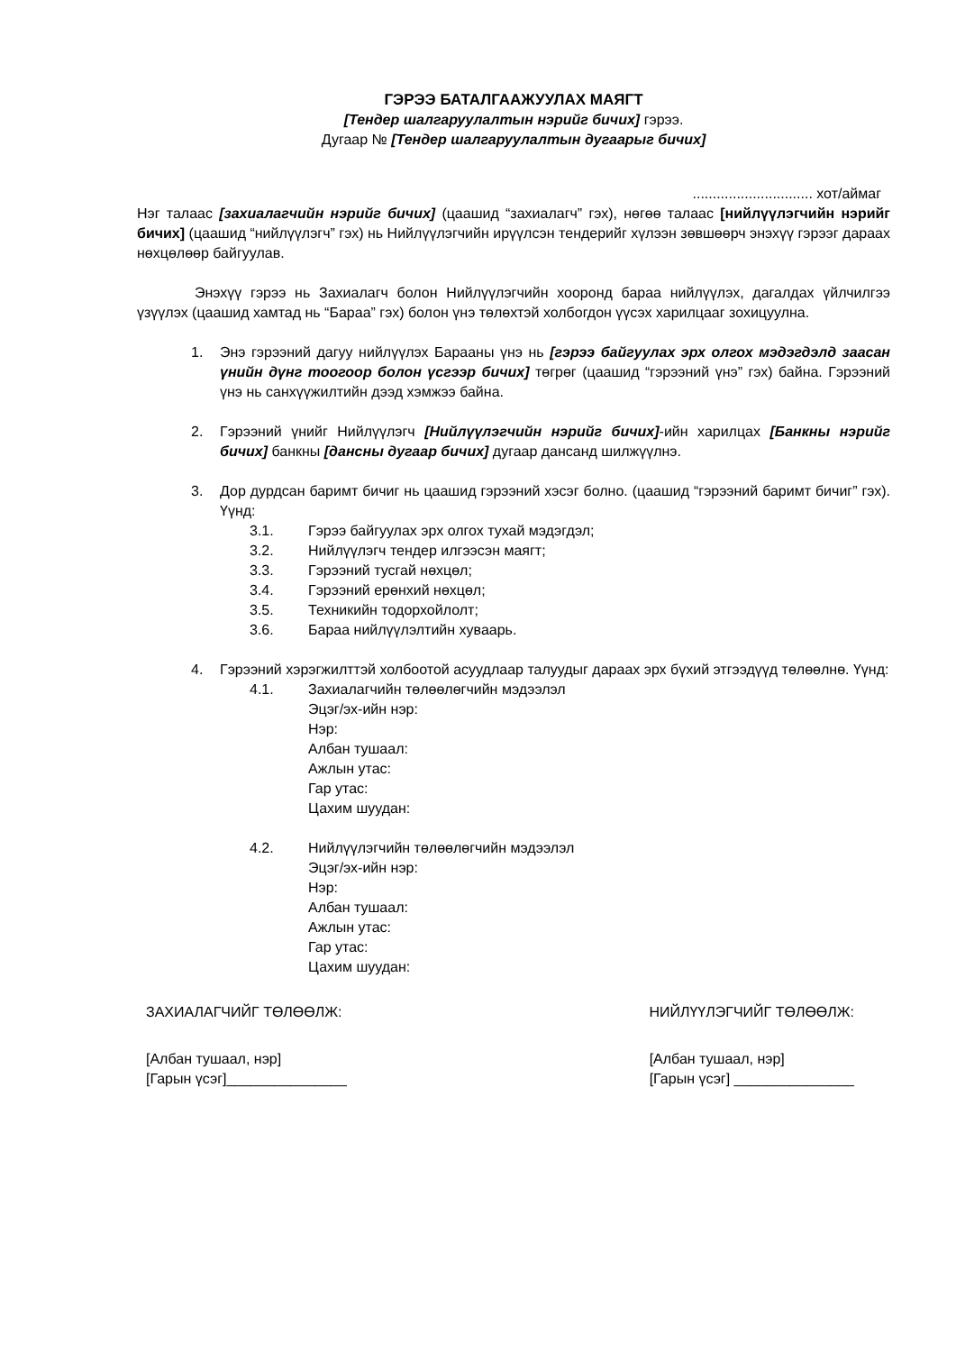ГЭРЭЭ БАТАЛГААЖУУЛАХ МАЯГТ
[Тендер шалгаруулалтын нэрийг бичих] гэрээ.
Дугаар № [Тендер шалгаруулалтын дугаарыг бичих]
.............................. хот/аймаг
Нэг талаас [захиалагчийн нэрийг бичих] (цаашид “захиалагч” гэх), нөгөө талаас [нийлүүлэгчийн нэрийг бичих] (цаашид “нийлүүлэгч” гэх) нь Нийлүүлэгчийн ирүүлсэн тендерийг хүлээн зөвшөөрч энэхүү гэрээг дараах нөхцөлөөр байгуулав.
Энэхүү гэрээ нь Захиалагч болон Нийлүүлэгчийн хооронд бараа нийлүүлэх, дагалдах үйлчилгээ үзүүлэх (цаашид хамтад нь “Бараа” гэх) болон үнэ төлөхтэй холбогдон үүсэх харилцааг зохицуулна.
1. Энэ гэрээний дагуу нийлүүлэх Барааны үнэ нь [гэрээ байгуулах эрх олгох мэдэгдэлд заасан үнийн дүнг тоогоор болон үсгээр бичих] төгрөг (цаашид “гэрээний үнэ” гэх) байна. Гэрээний үнэ нь санхүүжилтийн дээд хэмжээ байна.
2. Гэрээний үнийг Нийлүүлэгч [Нийлүүлэгчийн нэрийг бичих]-ийн харилцах [Банкны нэрийг бичих] банкны [дансны дугаар бичих] дугаар дансанд шилжүүлнэ.
3. Дор дурдсан баримт бичиг нь цаашид гэрээний хэсэг болно. (цаашид “гэрээний баримт бичиг” гэх). Үүнд:
3.1. Гэрээ байгуулах эрх олгох тухай мэдэгдэл;
3.2. Нийлүүлэгч тендер илгээсэн маягт;
3.3. Гэрээний тусгай нөхцөл;
3.4. Гэрээний ерөнхий нөхцөл;
3.5. Техникийн тодорхойлолт;
3.6. Бараа нийлүүлэлтийн хуваарь.
4. Гэрээний хэрэгжилттэй холбоотой асуудлаар талуудыг дараах эрх бүхий этгээдүүд төлөөлнө. Үүнд:
4.1. Захиалагчийн төлөөлөгчийн мэдээлэл
Эцэг/эх-ийн нэр:
Нэр:
Албан тушаал:
Ажлын утас:
Гар утас:
Цахим шуудан:
4.2. Нийлүүлэгчийн төлөөлөгчийн мэдээлэл
Эцэг/эх-ийн нэр:
Нэр:
Албан тушаал:
Ажлын утас:
Гар утас:
Цахим шуудан:
ЗАХИАЛАГЧИЙГ ТӨЛӨӨЛЖ: НИЙЛҮҮЛЭГЧИЙГ ТӨЛӨӨЛЖ:
[Албан тушаал, нэр]
[Гарын үсэг]_______________ [Албан тушаал, нэр]
[Гарын үсэг] _______________